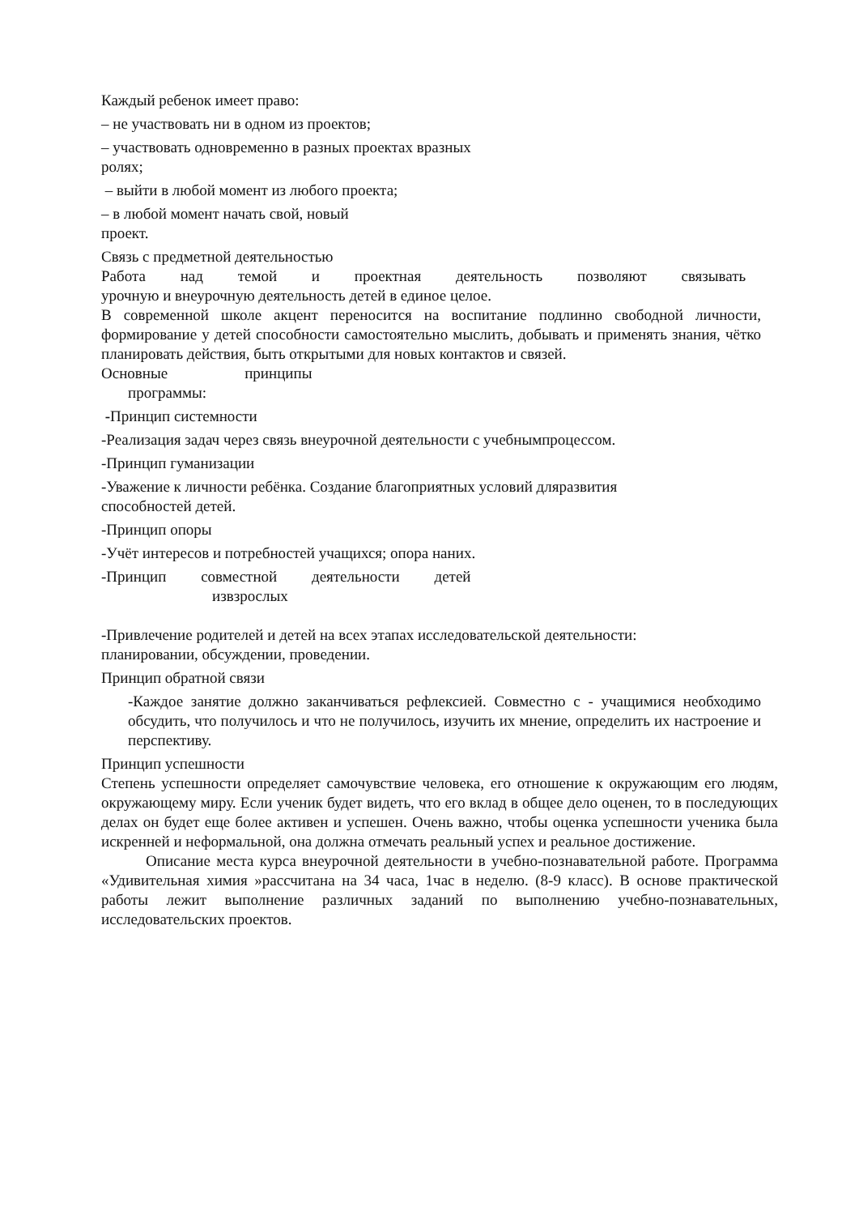Каждый ребенок имеет право:
– не участвовать ни в одном из проектов;
– участвовать одновременно в разных проектах вразных
ролях;
– выйти в любой момент из любого проекта;
– в любой момент начать свой, новый
проект.
Связь с предметной деятельностью
Работа над темой и проектная деятельность позволяют связывать
урочную и внеурочную деятельность детей в единое целое.
В современной школе акцент переносится на воспитание подлинно свободной личности, формирование у детей способности самостоятельно мыслить, добывать и применять знания, чётко планировать действия, быть открытыми для новых контактов и связей.
Основные принципы
программы:
-Принцип системности
-Реализация задач через связь внеурочной деятельности с учебнымпроцессом.
-Принцип гуманизации
-Уважение к личности ребёнка. Создание благоприятных условий дляразвития
способностей детей.
-Принцип опоры
-Учёт интересов и потребностей учащихся; опора наних.
-Принцип совместной деятельности детей
извзрослых
-Привлечение родителей и детей на всех этапах исследовательской деятельности:
планировании, обсуждении, проведении.
Принцип обратной связи
-Каждое занятие должно заканчиваться рефлексией. Совместно с - учащимися необходимо обсудить, что получилось и что не получилось, изучить их мнение, определить их настроение и перспективу.
Принцип успешности
Степень успешности определяет самочувствие человека, его отношение к окружающим его людям, окружающему миру. Если ученик будет видеть, что его вклад в общее дело оценен, то в последующих делах он будет еще более активен и успешен. Очень важно, чтобы оценка успешности ученика была искренней и неформальной, она должна отмечать реальный успех и реальное достижение.
Описание места курса внеурочной деятельности в учебно-познавательной работе. Программа «Удивительная химия »рассчитана на 34 часа, 1час в неделю. (8-9 класс). В основе практической работы лежит выполнение различных заданий по выполнению учебно-познавательных, исследовательских проектов.